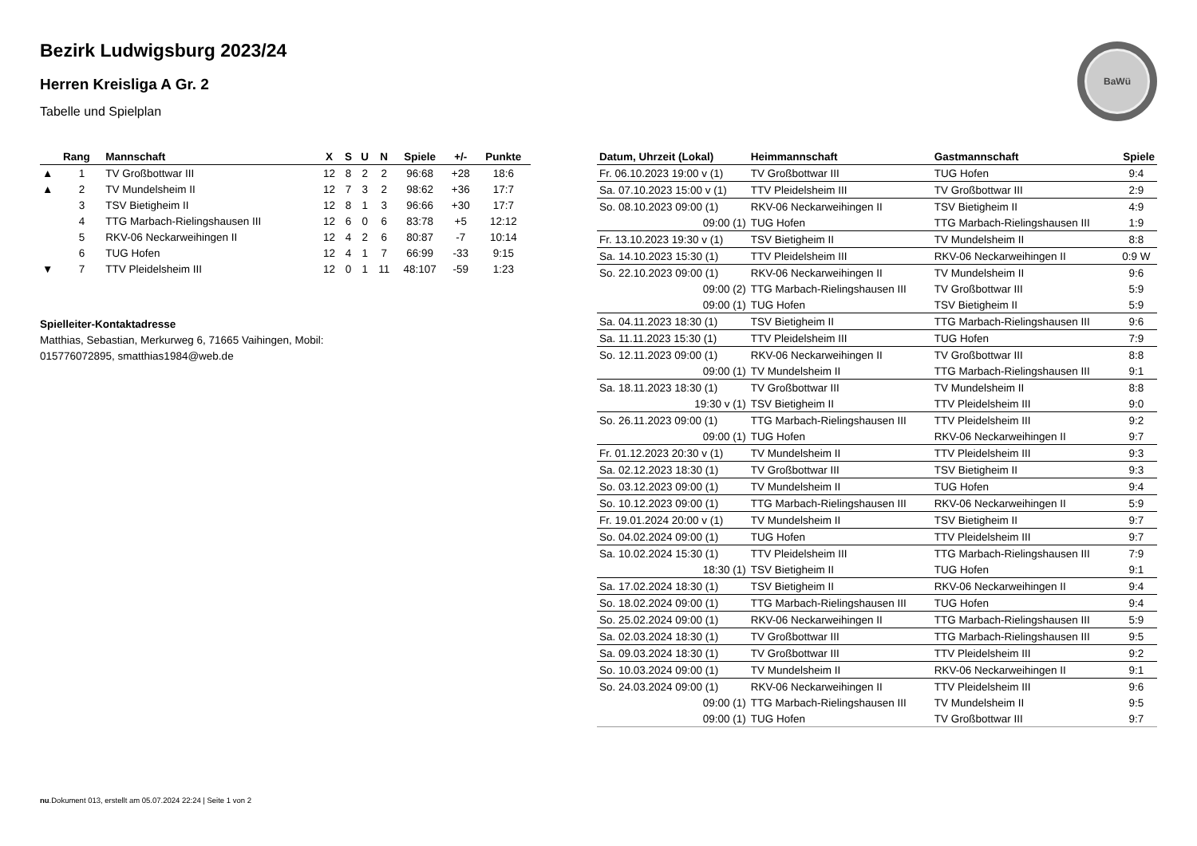BaWü
Bezirk Ludwigsburg 2023/24
Herren Kreisliga A Gr. 2
Tabelle und Spielplan
| | Rang | Mannschaft | X | S | U | N | Spiele | +/- | Punkte |
| --- | --- | --- | --- | --- | --- | --- | --- | --- | --- |
| ▲ | 1 | TV Großbottwar III | 12 | 8 | 2 | 2 | 96:68 | +28 | 18:6 |
| ▲ | 2 | TV Mundelsheim II | 12 | 7 | 3 | 2 | 98:62 | +36 | 17:7 |
| | 3 | TSV Bietigheim II | 12 | 8 | 1 | 3 | 96:66 | +30 | 17:7 |
| | 4 | TTG Marbach-Rielingshausen III | 12 | 6 | 0 | 6 | 83:78 | +5 | 12:12 |
| | 5 | RKV-06 Neckarweihingen II | 12 | 4 | 2 | 6 | 80:87 | -7 | 10:14 |
| | 6 | TUG Hofen | 12 | 4 | 1 | 7 | 66:99 | -33 | 9:15 |
| ▼ | 7 | TTV Pleidelsheim III | 12 | 0 | 1 | 11 | 48:107 | -59 | 1:23 |
Spielleiter-Kontaktadresse
Matthias, Sebastian, Merkurweg 6, 71665 Vaihingen, Mobil:
015776072895, smatthias1984@web.de
| Datum, Uhrzeit (Lokal) | Heimmannschaft | Gastmannschaft | Spiele |
| --- | --- | --- | --- |
| Fr. 06.10.2023 19:00 v (1) | TV Großbottwar III | TUG Hofen | 9:4 |
| Sa. 07.10.2023 15:00 v (1) | TTV Pleidelsheim III | TV Großbottwar III | 2:9 |
| So. 08.10.2023 09:00 (1) | RKV-06 Neckarweihingen II | TSV Bietigheim II | 4:9 |
| 09:00 (1) | TUG Hofen | TTG Marbach-Rielingshausen III | 1:9 |
| Fr. 13.10.2023 19:30 v (1) | TSV Bietigheim II | TV Mundelsheim II | 8:8 |
| Sa. 14.10.2023 15:30 (1) | TTV Pleidelsheim III | RKV-06 Neckarweihingen II | 0:9 W |
| So. 22.10.2023 09:00 (1) | RKV-06 Neckarweihingen II | TV Mundelsheim II | 9:6 |
| 09:00 (2) | TTG Marbach-Rielingshausen III | TV Großbottwar III | 5:9 |
| 09:00 (1) | TUG Hofen | TSV Bietigheim II | 5:9 |
| Sa. 04.11.2023 18:30 (1) | TSV Bietigheim II | TTG Marbach-Rielingshausen III | 9:6 |
| Sa. 11.11.2023 15:30 (1) | TTV Pleidelsheim III | TUG Hofen | 7:9 |
| So. 12.11.2023 09:00 (1) | RKV-06 Neckarweihingen II | TV Großbottwar III | 8:8 |
| 09:00 (1) | TV Mundelsheim II | TTG Marbach-Rielingshausen III | 9:1 |
| Sa. 18.11.2023 18:30 (1) | TV Großbottwar III | TV Mundelsheim II | 8:8 |
| 19:30 v (1) | TSV Bietigheim II | TTV Pleidelsheim III | 9:0 |
| So. 26.11.2023 09:00 (1) | TTG Marbach-Rielingshausen III | TTV Pleidelsheim III | 9:2 |
| 09:00 (1) | TUG Hofen | RKV-06 Neckarweihingen II | 9:7 |
| Fr. 01.12.2023 20:30 v (1) | TV Mundelsheim II | TTV Pleidelsheim III | 9:3 |
| Sa. 02.12.2023 18:30 (1) | TV Großbottwar III | TSV Bietigheim II | 9:3 |
| So. 03.12.2023 09:00 (1) | TV Mundelsheim II | TUG Hofen | 9:4 |
| So. 10.12.2023 09:00 (1) | TTG Marbach-Rielingshausen III | RKV-06 Neckarweihingen II | 5:9 |
| Fr. 19.01.2024 20:00 v (1) | TV Mundelsheim II | TSV Bietigheim II | 9:7 |
| So. 04.02.2024 09:00 (1) | TUG Hofen | TTV Pleidelsheim III | 9:7 |
| Sa. 10.02.2024 15:30 (1) | TTV Pleidelsheim III | TTG Marbach-Rielingshausen III | 7:9 |
| 18:30 (1) | TSV Bietigheim II | TUG Hofen | 9:1 |
| Sa. 17.02.2024 18:30 (1) | TSV Bietigheim II | RKV-06 Neckarweihingen II | 9:4 |
| So. 18.02.2024 09:00 (1) | TTG Marbach-Rielingshausen III | TUG Hofen | 9:4 |
| So. 25.02.2024 09:00 (1) | RKV-06 Neckarweihingen II | TTG Marbach-Rielingshausen III | 5:9 |
| Sa. 02.03.2024 18:30 (1) | TV Großbottwar III | TTG Marbach-Rielingshausen III | 9:5 |
| Sa. 09.03.2024 18:30 (1) | TV Großbottwar III | TTV Pleidelsheim III | 9:2 |
| So. 10.03.2024 09:00 (1) | TV Mundelsheim II | RKV-06 Neckarweihingen II | 9:1 |
| So. 24.03.2024 09:00 (1) | RKV-06 Neckarweihingen II | TTV Pleidelsheim III | 9:6 |
| 09:00 (1) | TTG Marbach-Rielingshausen III | TV Mundelsheim II | 9:5 |
| 09:00 (1) | TUG Hofen | TV Großbottwar III | 9:7 |
nu.Dokument 013, erstellt am 05.07.2024 22:24 | Seite 1 von 2